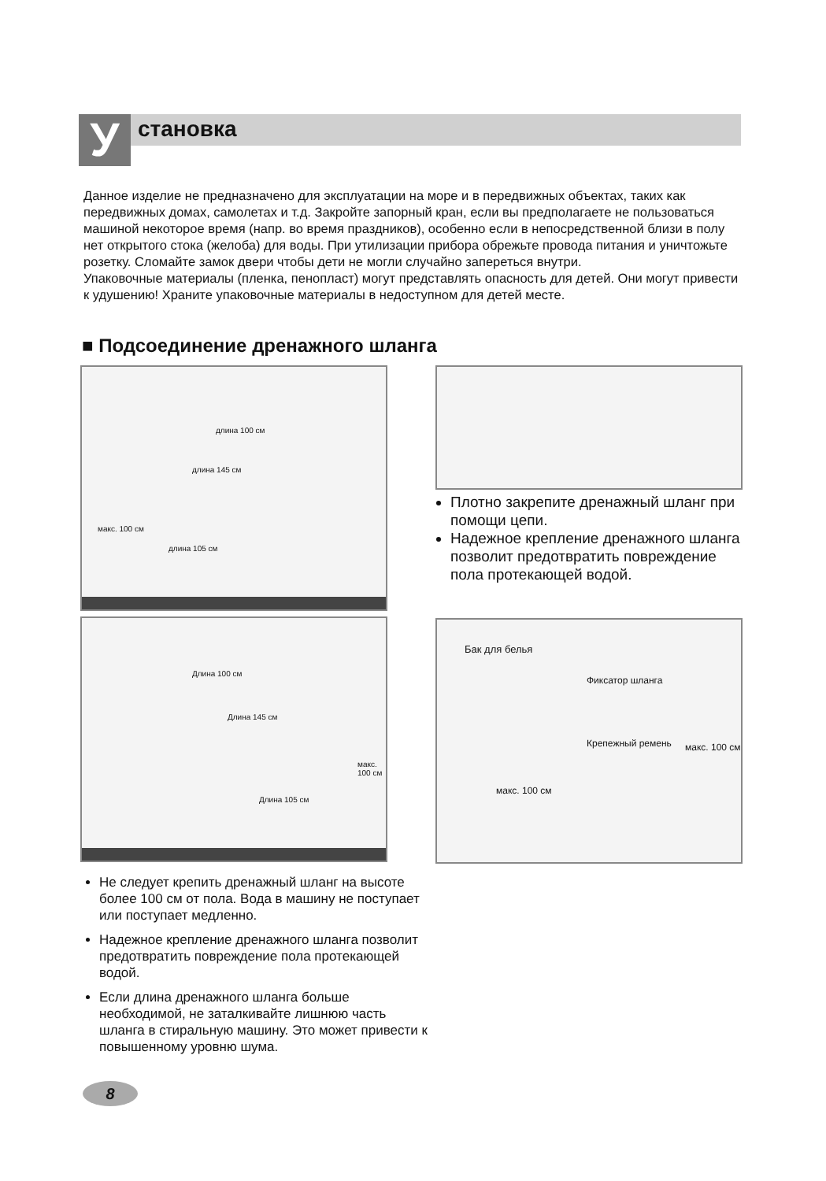У становка
Данное изделие не предназначено для эксплуатации на море и в передвижных объектах, таких как передвижных домах, самолетах и т.д. Закройте запорный кран, если вы предполагаете не пользоваться машиной некоторое время (напр. во время праздников), особенно если в непосредственной близи в полу нет открытого стока (желоба) для воды. При утилизации прибора обрежьте провода питания и уничтожьте розетку. Сломайте замок двери чтобы дети не могли случайно запереться внутри.
Упаковочные материалы (пленка, пенопласт) могут представлять опасность для детей. Они могут привести к удушению! Храните упаковочные материалы в недоступном для детей месте.
■ Подсоединение дренажного шланга
длина 100 см
длина 145 см
длина 105 см
макс. 100 см
Плотно закрепите дренажный шланг при помощи цепи.
Надежное крепление дренажного шланга позволит предотвратить повреждение пола протекающей водой.
Длина 100 см
Длина 145 см
Длина 105 см
макс. 100 см
Бак для белья
Фиксатор шланга
Крепежный ремень макс. 100 см
макс. 100 см
Не следует крепить дренажный шланг на высоте более 100 см от пола. Вода в машину не поступает или поступает медленно.
Надежное крепление дренажного шланга позволит предотвратить повреждение пола протекающей водой.
Если длина дренажного шланга больше необходимой, не заталкивайте лишнюю часть шланга в стиральную машину. Это может привести к повышенному уровню шума.
8